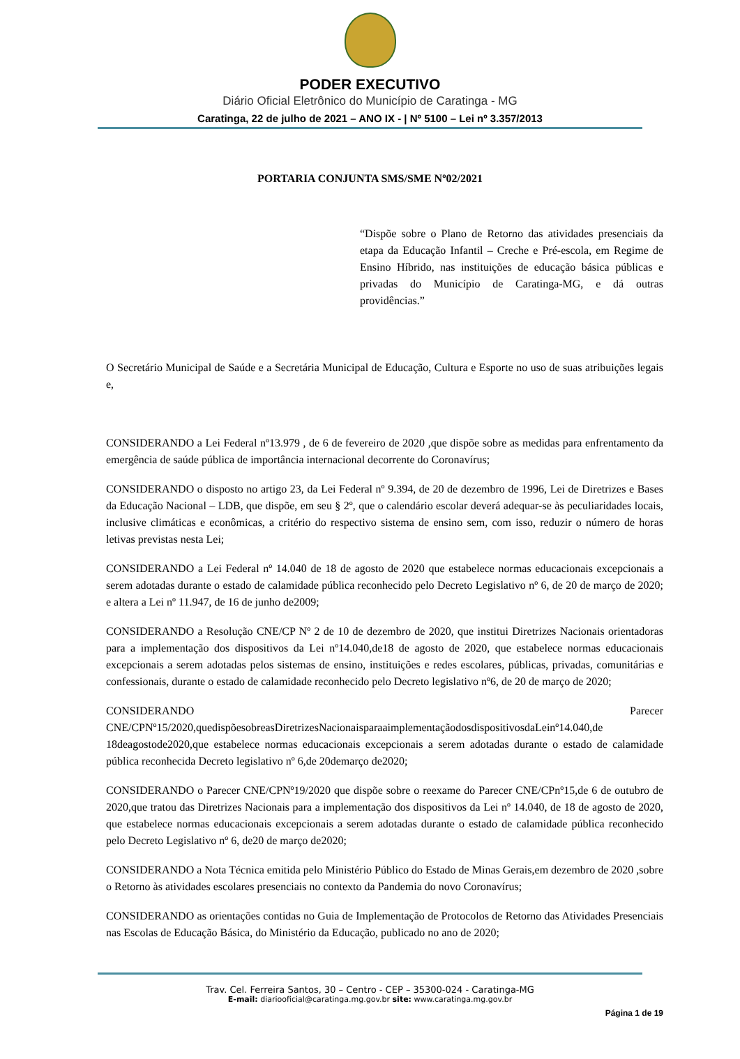PODER EXECUTIVO
Diário Oficial Eletrônico do Município de Caratinga - MG
Caratinga, 22 de julho de 2021 – ANO IX - | Nº 5100 – Lei nº 3.357/2013
PORTARIA CONJUNTA SMS/SME Nº02/2021
“Dispõe sobre o Plano de Retorno das atividades presenciais da etapa da Educação Infantil – Creche e Pré-escola, em Regime de Ensino Híbrido, nas instituições de educação básica públicas e privadas do Município de Caratinga-MG, e dá outras providências.”
O Secretário Municipal de Saúde e a Secretária Municipal de Educação, Cultura e Esporte no uso de suas atribuições legais e,
CONSIDERANDO a Lei Federal nº13.979 , de 6 de fevereiro de 2020 ,que dispõe sobre as medidas para enfrentamento da emergência de saúde pública de importância internacional decorrente do Coronavírus;
CONSIDERANDO o disposto no artigo 23, da Lei Federal nº 9.394, de 20 de dezembro de 1996, Lei de Diretrizes e Bases da Educação Nacional – LDB, que dispõe, em seu § 2º, que o calendário escolar deverá adequar-se às peculiaridades locais, inclusive climáticas e econômicas, a critério do respectivo sistema de ensino sem, com isso, reduzir o número de horas letivas previstas nesta Lei;
CONSIDERANDO a Lei Federal nº 14.040 de 18 de agosto de 2020 que estabelece normas educacionais excepcionais a serem adotadas durante o estado de calamidade pública reconhecido pelo Decreto Legislativo nº 6, de 20 de março de 2020; e altera a Lei nº 11.947, de 16 de junho de2009;
CONSIDERANDO a Resolução CNE/CP Nº 2 de 10 de dezembro de 2020, que institui Diretrizes Nacionais orientadoras para a implementação dos dispositivos da Lei nº14.040,de18 de agosto de 2020, que estabelece normas educacionais excepcionais a serem adotadas pelos sistemas de ensino, instituições e redes escolares, públicas, privadas, comunitárias e confessionais, durante o estado de calamidade reconhecido pelo Decreto legislativo nº6, de 20 de março de 2020;
CONSIDERANDO Parecer CNE/CPNº15/2020,quedispõesobreasDiretrizesNacionaisparaaimplementaçãodosdispositivosdaLeinº14.040,de 18deagostode2020,que estabelece normas educacionais excepcionais a serem adotadas durante o estado de calamidade pública reconhecida Decreto legislativo nº 6,de 20demarço de2020;
CONSIDERANDO o Parecer CNE/CPNº19/2020 que dispõe sobre o reexame do Parecer CNE/CPnº15,de 6 de outubro de 2020,que tratou das Diretrizes Nacionais para a implementação dos dispositivos da Lei nº 14.040, de 18 de agosto de 2020, que estabelece normas educacionais excepcionais a serem adotadas durante o estado de calamidade pública reconhecido pelo Decreto Legislativo nº 6, de20 de março de2020;
CONSIDERANDO a Nota Técnica emitida pelo Ministério Público do Estado de Minas Gerais,em dezembro de 2020 ,sobre o Retorno às atividades escolares presenciais no contexto da Pandemia do novo Coronavírus;
CONSIDERANDO as orientações contidas no Guia de Implementação de Protocolos de Retorno das Atividades Presenciais nas Escolas de Educação Básica, do Ministério da Educação, publicado no ano de 2020;
Trav. Cel. Ferreira Santos, 30 – Centro - CEP – 35300-024 - Caratinga-MG
E-mail: diariooficial@caratinga.mg.gov.br site: www.caratinga.mg.gov.br
Página 1 de 19